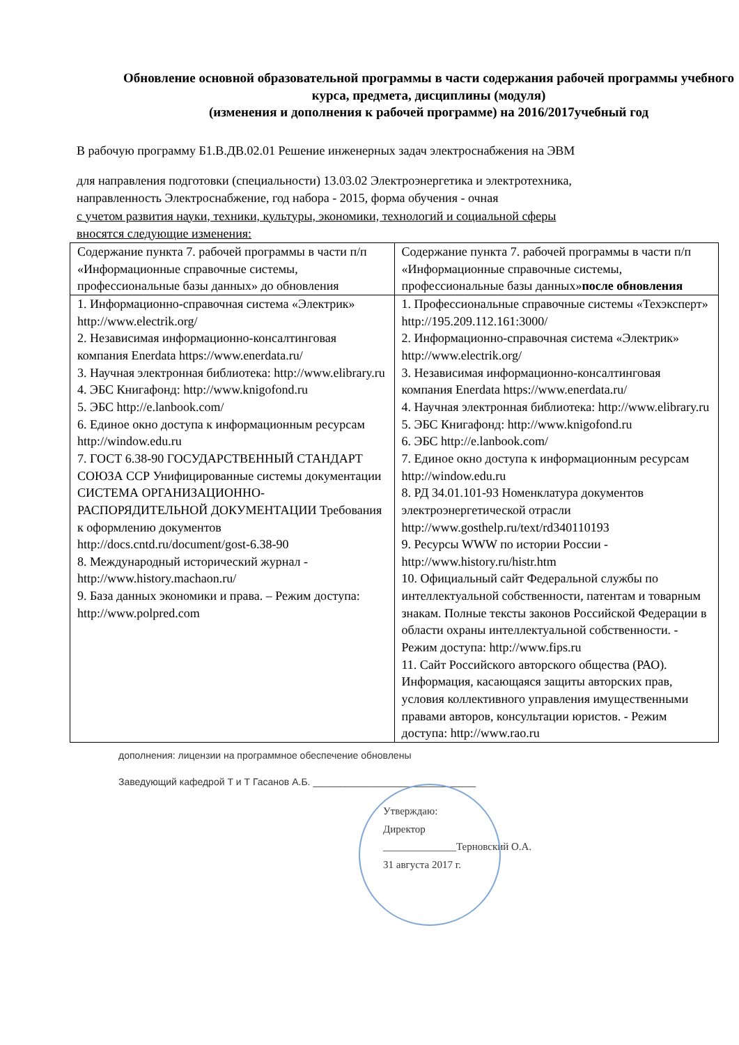Обновление основной образовательной программы в части содержания рабочей программы учебного курса, предмета, дисциплины (модуля)
(изменения и дополнения к рабочей программе) на 2016/2017учебный год
В рабочую программу Б1.В.ДВ.02.01 Решение инженерных задач электроснабжения на ЭВМ
для направления подготовки (специальности) 13.03.02 Электроэнергетика и электротехника,
направленность Электроснабжение, год набора - 2015, форма обучения - очная
с учетом развития науки, техники, культуры, экономики, технологий и социальной сферы
вносятся следующие изменения:
| Содержание пункта 7. рабочей программы в части п/п «Информационные справочные системы, профессиональные базы данных» до обновления | Содержание пункта 7. рабочей программы в части п/п «Информационные справочные системы, профессиональные базы данных» после обновления |
| 1. Информационно-справочная система «Электрик» http://www.electrik.org/ 2. Независимая информационно-консалтинговая компания Enerdata https://www.enerdata.ru/ 3. Научная электронная библиотека: http://www.elibrary.ru 4. ЭБС Книгафонд: http://www.knigofond.ru 5. ЭБС http://e.lanbook.com/ 6. Единое окно доступа к информационным ресурсам http://window.edu.ru 7. ГОСТ 6.38-90 ГОСУДАРСТВЕННЫЙ СТАНДАРТ СОЮЗА ССР Унифицированные системы документации СИСТЕМА ОРГАНИЗАЦИОННО-РАСПОРЯДИТЕЛЬНОЙ ДОКУМЕНТАЦИИ Требования к оформлению документов http://docs.cntd.ru/document/gost-6.38-90 8. Международный исторический журнал - http://www.history.machaon.ru/ 9. База данных экономики и права. – Режим доступа: http://www.polpred.com | 1. Профессиональные справочные системы «Техэксперт» http://195.209.112.161:3000/ 2. Информационно-справочная система «Электрик» http://www.electrik.org/ 3. Независимая информационно-консалтинговая компания Enerdata https://www.enerdata.ru/ 4. Научная электронная библиотека: http://www.elibrary.ru 5. ЭБС Книгафонд: http://www.knigofond.ru 6. ЭБС http://e.lanbook.com/ 7. Единое окно доступа к информационным ресурсам http://window.edu.ru 8. РД 34.01.101-93 Номенклатура документов электроэнергетической отрасли http://www.gosthelp.ru/text/rd340110193 9. Ресурсы WWW по истории России - http://www.history.ru/histr.htm 10. Официальный сайт Федеральной службы по интеллектуальной собственности, патентам и товарным знакам. Полные тексты законов Российской Федерации в области охраны интеллектуальной собственности. - Режим доступа: http://www.fips.ru 11. Сайт Российского авторского общества (РАО). Информация, касающаяся защиты авторских прав, условия коллективного управления имущественными правами авторов, консультации юристов. - Режим доступа: http://www.rao.ru |
дополнения: лицензии на программное обеспечение обновлены
Заведующий кафедрой Т и Т Гасанов А.Б. ______________________________
Утверждаю:
Директор
______________Терновский О.А.
31 августа 2017 г.